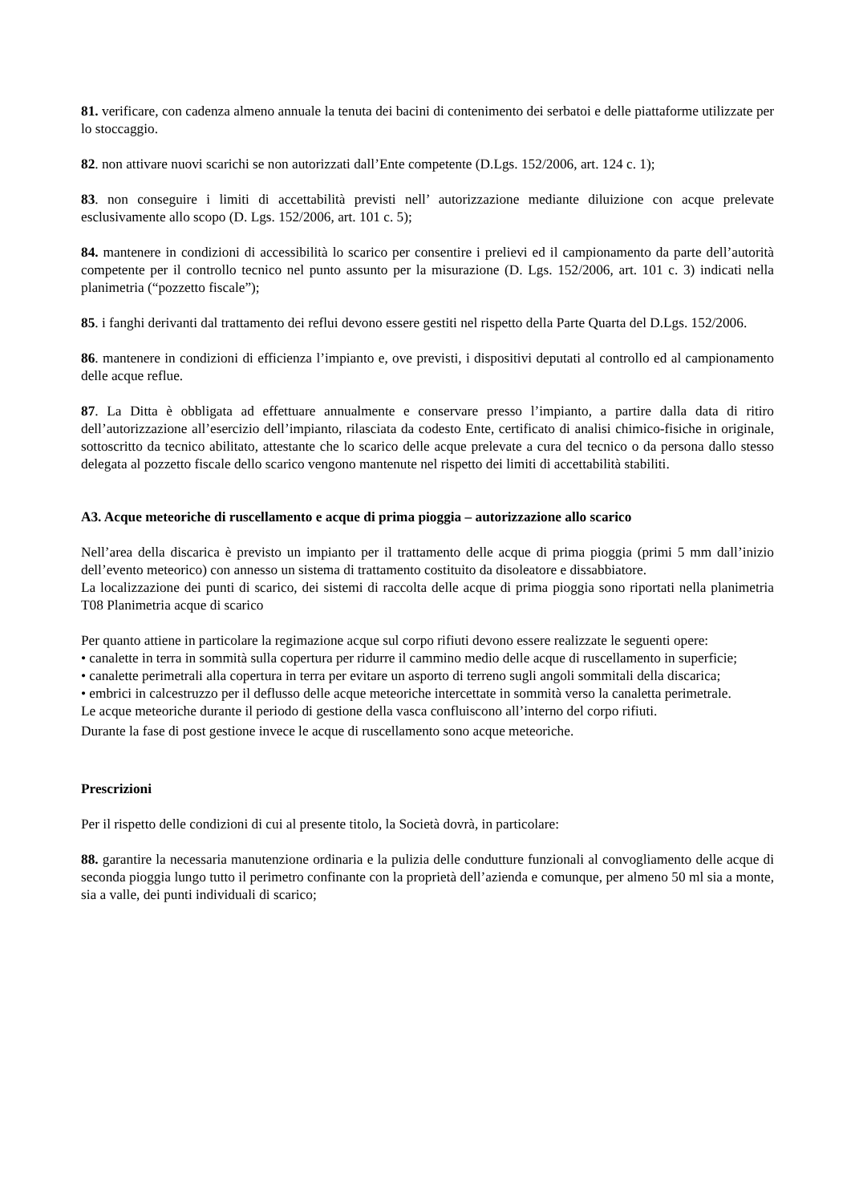81. verificare, con cadenza almeno annuale la tenuta dei bacini di contenimento dei serbatoi e delle piattaforme utilizzate per lo stoccaggio.
82. non attivare nuovi scarichi se non autorizzati dall’Ente competente (D.Lgs. 152/2006, art. 124 c. 1);
83. non conseguire i limiti di accettabilità previsti nell’ autorizzazione mediante diluizione con acque prelevate esclusivamente allo scopo (D. Lgs. 152/2006, art. 101 c. 5);
84. mantenere in condizioni di accessibilità lo scarico per consentire i prelievi ed il campionamento da parte dell’autorità competente per il controllo tecnico nel punto assunto per la misurazione (D. Lgs. 152/2006, art. 101 c. 3) indicati nella planimetria (“pozzetto fiscale”);
85. i fanghi derivanti dal trattamento dei reflui devono essere gestiti nel rispetto della Parte Quarta del D.Lgs. 152/2006.
86. mantenere in condizioni di efficienza l’impianto e, ove previsti, i dispositivi deputati al controllo ed al campionamento delle acque reflue.
87. La Ditta è obbligata ad effettuare annualmente e conservare presso l’impianto, a partire dalla data di ritiro dell’autorizzazione all’esercizio dell’impianto, rilasciata da codesto Ente, certificato di analisi chimico-fisiche in originale, sottoscritto da tecnico abilitato, attestante che lo scarico delle acque prelevate a cura del tecnico o da persona dallo stesso delegata al pozzetto fiscale dello scarico vengono mantenute nel rispetto dei limiti di accettabilità stabiliti.
A3. Acque meteoriche di ruscellamento e acque di prima pioggia – autorizzazione allo scarico
Nell’area della discarica è previsto un impianto per il trattamento delle acque di prima pioggia (primi 5 mm dall’inizio dell’evento meteorico) con annesso un sistema di trattamento costituito da disoleatore e dissabbiatore.
La localizzazione dei punti di scarico, dei sistemi di raccolta delle acque di prima pioggia sono riportati nella planimetria T08 Planimetria acque di scarico
Per quanto attiene in particolare la regimazione acque sul corpo rifiuti devono essere realizzate le seguenti opere:
• canalette in terra in sommità sulla copertura per ridurre il cammino medio delle acque di ruscellamento in superficie;
• canalette perimetrali alla copertura in terra per evitare un asporto di terreno sugli angoli sommitali della discarica;
• embrici in calcestruzzo per il deflusso delle acque meteoriche intercettate in sommità verso la canaletta perimetrale.
Le acque meteoriche durante il periodo di gestione della vasca confluiscono all’interno del corpo rifiuti.
Durante la fase di post gestione invece le acque di ruscellamento sono acque meteoriche.
Prescrizioni
Per il rispetto delle condizioni di cui al presente titolo, la Società dovrà, in particolare:
88. garantire la necessaria manutenzione ordinaria e la pulizia delle condutture funzionali al convogliamento delle acque di seconda pioggia lungo tutto il perimetro confinante con la proprietà dell’azienda e comunque, per almeno 50 ml sia a monte, sia a valle, dei punti individuali di scarico;